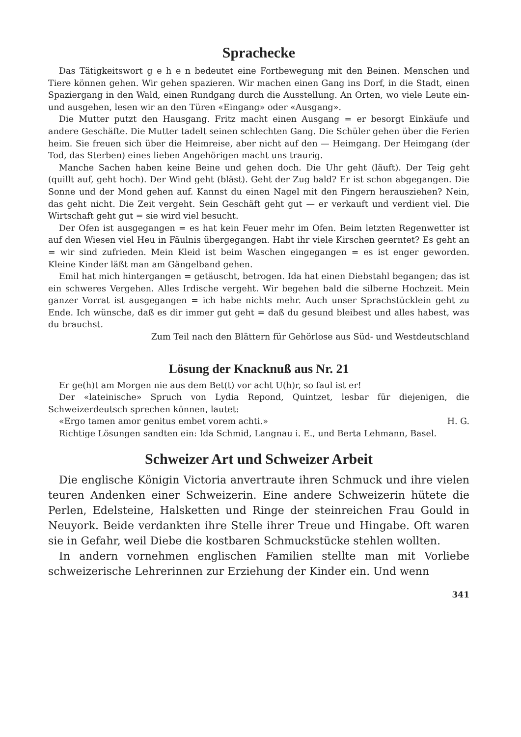Sprachecke
Das Tätigkeitswort g e h e n bedeutet eine Fortbewegung mit den Beinen. Menschen und Tiere können gehen. Wir gehen spazieren. Wir machen einen Gang ins Dorf, in die Stadt, einen Spaziergang in den Wald, einen Rundgang durch die Ausstellung. An Orten, wo viele Leute ein- und ausgehen, lesen wir an den Türen «Eingang» oder «Ausgang».
Die Mutter putzt den Hausgang. Fritz macht einen Ausgang = er besorgt Einkäufe und andere Geschäfte. Die Mutter tadelt seinen schlechten Gang. Die Schüler gehen über die Ferien heim. Sie freuen sich über die Heimreise, aber nicht auf den — Heimgang. Der Heimgang (der Tod, das Sterben) eines lieben Angehörigen macht uns traurig.
Manche Sachen haben keine Beine und gehen doch. Die Uhr geht (läuft). Der Teig geht (quillt auf, geht hoch). Der Wind geht (bläst). Geht der Zug bald? Er ist schon abgegangen. Die Sonne und der Mond gehen auf. Kannst du einen Nagel mit den Fingern herausziehen? Nein, das geht nicht. Die Zeit vergeht. Sein Geschäft geht gut — er verkauft und verdient viel. Die Wirtschaft geht gut = sie wird viel besucht.
Der Ofen ist ausgegangen = es hat kein Feuer mehr im Ofen. Beim letzten Regenwetter ist auf den Wiesen viel Heu in Fäulnis übergegangen. Habt ihr viele Kirschen geerntet? Es geht an = wir sind zufrieden. Mein Kleid ist beim Waschen eingegangen = es ist enger geworden. Kleine Kinder läßt man am Gängelband gehen.
Emil hat mich hintergangen = getäuscht, betrogen. Ida hat einen Diebstahl begangen; das ist ein schweres Vergehen. Alles Irdische vergeht. Wir begehen bald die silberne Hochzeit. Mein ganzer Vorrat ist ausgegangen = ich habe nichts mehr. Auch unser Sprachstücklein geht zu Ende. Ich wünsche, daß es dir immer gut geht = daß du gesund bleibest und alles habest, was du brauchst.
Zum Teil nach den Blättern für Gehörlose aus Süd- und Westdeutschland
Lösung der Knacknuß aus Nr. 21
Er ge(h)t am Morgen nie aus dem Bet(t) vor acht U(h)r, so faul ist er!
Der «lateinische» Spruch von Lydia Repond, Quintzet, lesbar für diejenigen, die Schweizerdeutsch sprechen können, lautet:
«Ergo tamen amor genitus embet vorem achti.» H. G.
Richtige Lösungen sandten ein: Ida Schmid, Langnau i. E., und Berta Lehmann, Basel.
Schweizer Art und Schweizer Arbeit
Die englische Königin Victoria anvertraute ihren Schmuck und ihre vielen teuren Andenken einer Schweizerin. Eine andere Schweizerin hütete die Perlen, Edelsteine, Halsketten und Ringe der steinreichen Frau Gould in Neuyork. Beide verdankten ihre Stelle ihrer Treue und Hingabe. Oft waren sie in Gefahr, weil Diebe die kostbaren Schmuckstücke stehlen wollten.
In andern vornehmen englischen Familien stellte man mit Vorliebe schweizerische Lehrerinnen zur Erziehung der Kinder ein. Und wenn
341